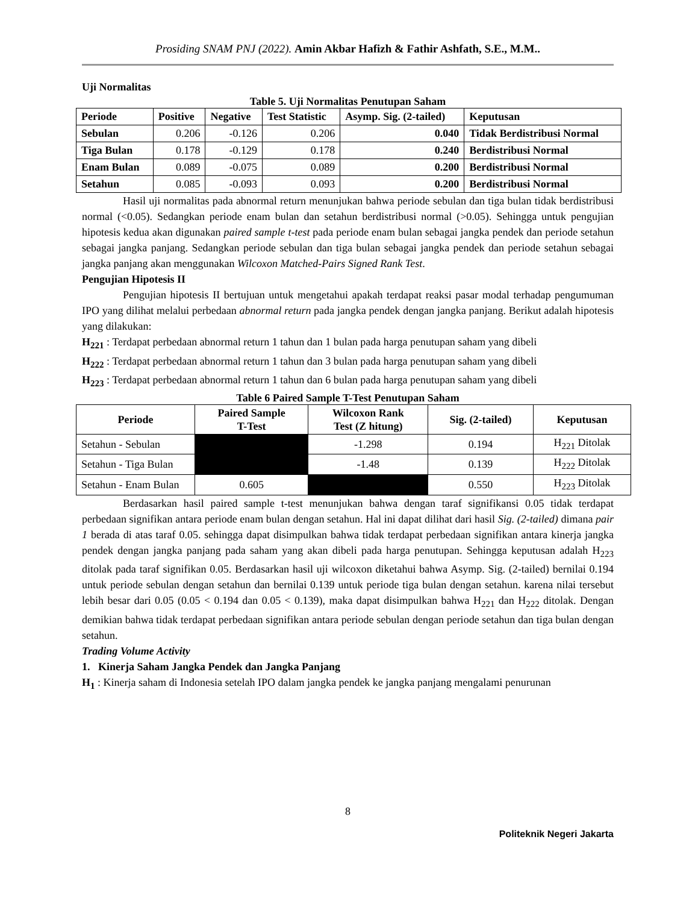Prosiding SNAM PNJ (2022). Amin Akbar Hafizh & Fathir Ashfath, S.E., M.M..
Uji Normalitas
Table 5. Uji Normalitas Penutupan Saham
| Periode | Positive | Negative | Test Statistic | Asymp. Sig. (2-tailed) | Keputusan |
| --- | --- | --- | --- | --- | --- |
| Sebulan | 0.206 | -0.126 | 0.206 | 0.040 | Tidak Berdistribusi Normal |
| Tiga Bulan | 0.178 | -0.129 | 0.178 | 0.240 | Berdistribusi Normal |
| Enam Bulan | 0.089 | -0.075 | 0.089 | 0.200 | Berdistribusi Normal |
| Setahun | 0.085 | -0.093 | 0.093 | 0.200 | Berdistribusi Normal |
Hasil uji normalitas pada abnormal return menunjukan bahwa periode sebulan dan tiga bulan tidak berdistribusi normal (<0.05). Sedangkan periode enam bulan dan setahun berdistribusi normal (>0.05). Sehingga untuk pengujian hipotesis kedua akan digunakan paired sample t-test pada periode enam bulan sebagai jangka pendek dan periode setahun sebagai jangka panjang. Sedangkan periode sebulan dan tiga bulan sebagai jangka pendek dan periode setahun sebagai jangka panjang akan menggunakan Wilcoxon Matched-Pairs Signed Rank Test.
Pengujian Hipotesis II
Pengujian hipotesis II bertujuan untuk mengetahui apakah terdapat reaksi pasar modal terhadap pengumuman IPO yang dilihat melalui perbedaan abnormal return pada jangka pendek dengan jangka panjang. Berikut adalah hipotesis yang dilakukan:
H<sub>221</sub> : Terdapat perbedaan abnormal return 1 tahun dan 1 bulan pada harga penutupan saham yang dibeli
H<sub>222</sub> : Terdapat perbedaan abnormal return 1 tahun dan 3 bulan pada harga penutupan saham yang dibeli
H<sub>223</sub> : Terdapat perbedaan abnormal return 1 tahun dan 6 bulan pada harga penutupan saham yang dibeli
Table 6 Paired Sample T-Test Penutupan Saham
| Periode | Paired Sample T-Test | Wilcoxon Rank Test (Z hitung) | Sig. (2-tailed) | Keputusan |
| --- | --- | --- | --- | --- |
| Setahun - Sebulan | | -1.298 | 0.194 | H<sub>221</sub> Ditolak |
| Setahun - Tiga Bulan | | -1.48 | 0.139 | H<sub>222</sub> Ditolak |
| Setahun - Enam Bulan | 0.605 | | 0.550 | H<sub>223</sub> Ditolak |
Berdasarkan hasil paired sample t-test menunjukan bahwa dengan taraf signifikansi 0.05 tidak terdapat perbedaan signifikan antara periode enam bulan dengan setahun. Hal ini dapat dilihat dari hasil Sig. (2-tailed) dimana pair 1 berada di atas taraf 0.05. sehingga dapat disimpulkan bahwa tidak terdapat perbedaan signifikan antara kinerja jangka pendek dengan jangka panjang pada saham yang akan dibeli pada harga penutupan. Sehingga keputusan adalah H<sub>223</sub> ditolak pada taraf signifikan 0.05. Berdasarkan hasil uji wilcoxon diketahui bahwa Asymp. Sig. (2-tailed) bernilai 0.194 untuk periode sebulan dengan setahun dan bernilai 0.139 untuk periode tiga bulan dengan setahun. karena nilai tersebut lebih besar dari 0.05 (0.05 < 0.194 dan 0.05 < 0.139), maka dapat disimpulkan bahwa H<sub>221</sub> dan H<sub>222</sub> ditolak. Dengan demikian bahwa tidak terdapat perbedaan signifikan antara periode sebulan dengan periode setahun dan tiga bulan dengan setahun.
Trading Volume Activity
1. Kinerja Saham Jangka Pendek dan Jangka Panjang
H<sub>1</sub> : Kinerja saham di Indonesia setelah IPO dalam jangka pendek ke jangka panjang mengalami penurunan
8
Politeknik Negeri Jakarta